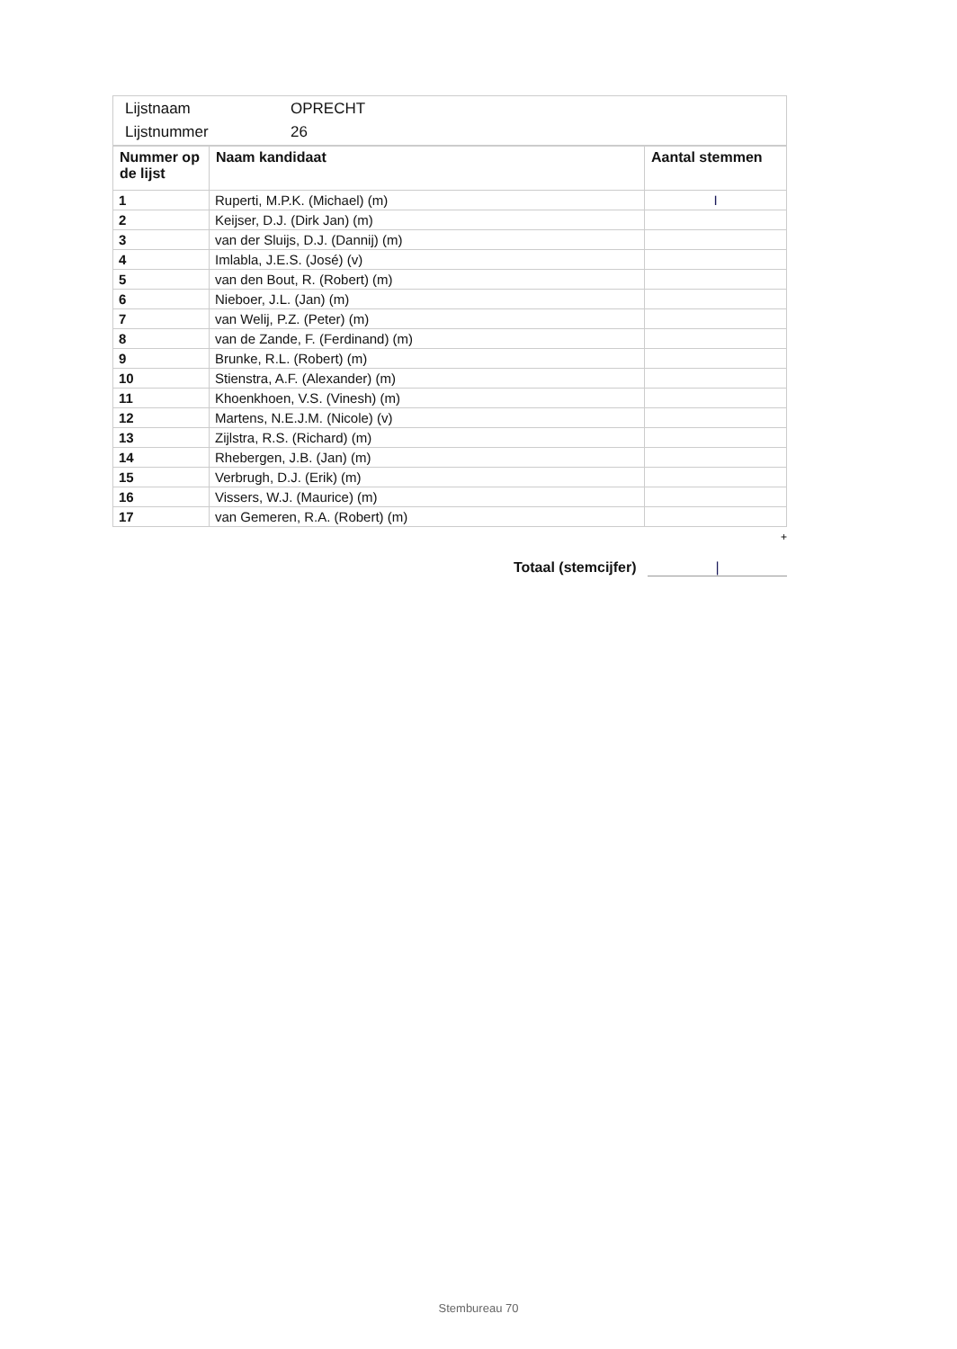| / Lijstnaam / OPRECHT / / Lijstnummer / 26 / |
| Nummer op de lijst | Naam kandidaat | Aantal stemmen |
| --- | --- | --- |
| 1 | Ruperti, M.P.K. (Michael) (m) | I |
| 2 | Keijser, D.J. (Dirk Jan) (m) | |
| 3 | van der Sluijs, D.J. (Dannij) (m) | |
| 4 | Imlabla, J.E.S. (José) (v) | |
| 5 | van den Bout, R. (Robert) (m) | |
| 6 | Nieboer, J.L. (Jan) (m) | |
| 7 | van Welij, P.Z. (Peter) (m) | |
| 8 | van de Zande, F. (Ferdinand) (m) | |
| 9 | Brunke, R.L. (Robert) (m) | |
| 10 | Stienstra, A.F. (Alexander) (m) | |
| 11 | Khoenkhoen, V.S. (Vinesh) (m) | |
| 12 | Martens, N.E.J.M. (Nicole) (v) | |
| 13 | Zijlstra, R.S. (Richard) (m) | |
| 14 | Rhebergen, J.B. (Jan) (m) | |
| 15 | Verbrugh, D.J. (Erik) (m) | |
| 16 | Vissers, W.J. (Maurice) (m) | |
| 17 | van Gemeren, R.A. (Robert) (m) | |
+
Totaal (stemcijfer) |
Stembureau 70